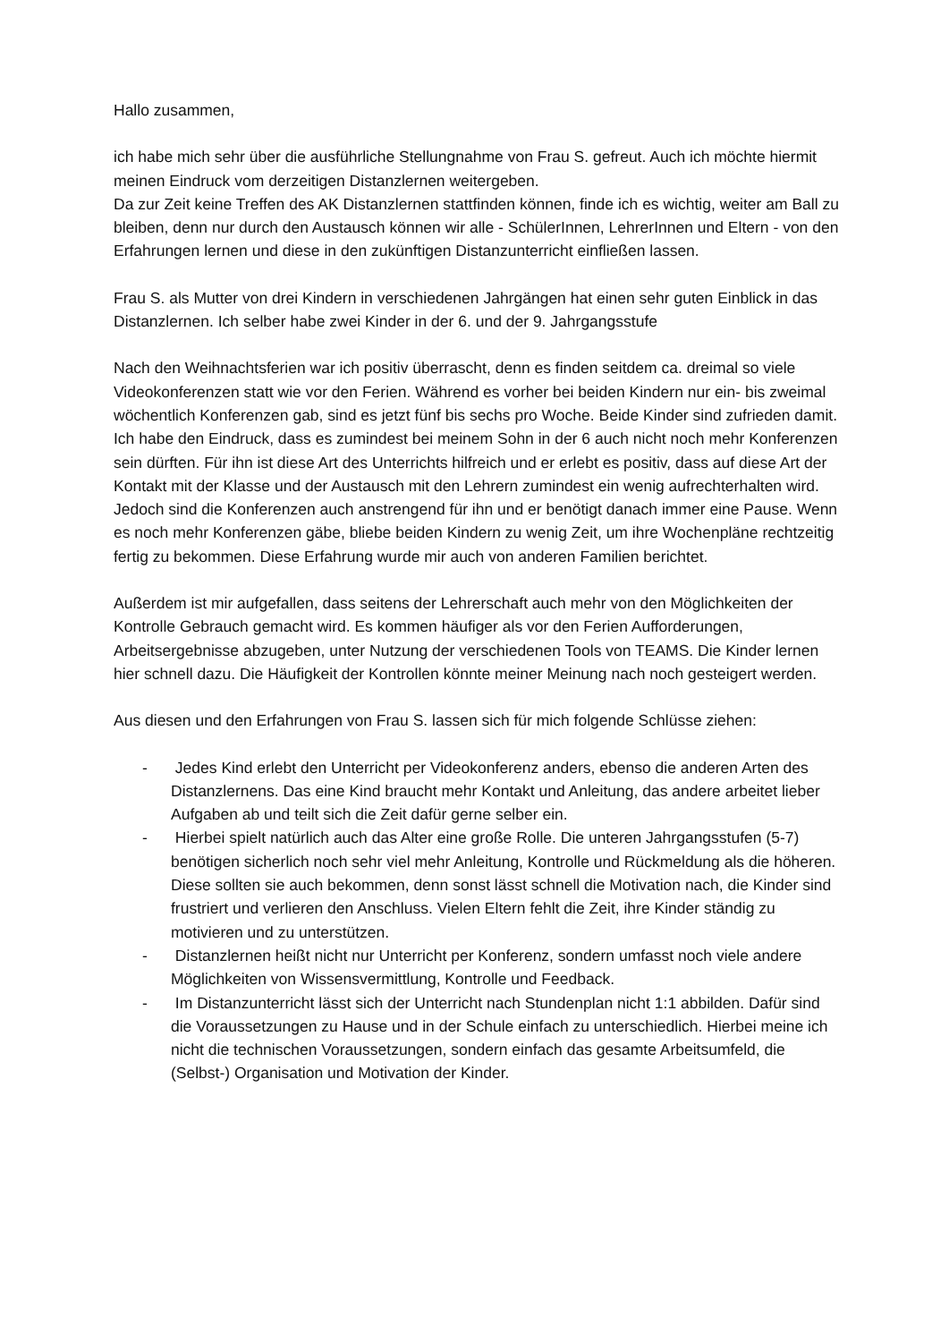Hallo zusammen,
ich habe mich sehr über die ausführliche Stellungnahme von Frau S. gefreut. Auch ich möchte hiermit meinen Eindruck vom derzeitigen Distanzlernen weitergeben.
Da zur Zeit keine Treffen des AK Distanzlernen stattfinden können, finde ich es wichtig, weiter am Ball zu bleiben, denn nur durch den Austausch können wir alle - SchülerInnen, LehrerInnen und Eltern - von den Erfahrungen lernen und diese in den zukünftigen Distanzunterricht einfließen lassen.
Frau S. als Mutter von drei Kindern in verschiedenen Jahrgängen hat einen sehr guten Einblick in das Distanzlernen. Ich selber habe zwei Kinder in der 6. und der 9. Jahrgangsstufe
Nach den Weihnachtsferien war ich positiv überrascht, denn es finden seitdem ca. dreimal so viele Videokonferenzen statt wie vor den Ferien. Während es vorher bei beiden Kindern nur ein- bis zweimal wöchentlich Konferenzen gab, sind es jetzt fünf bis sechs pro Woche. Beide Kinder sind zufrieden damit.
Ich habe den Eindruck, dass es zumindest bei meinem Sohn in der 6 auch nicht noch mehr Konferenzen sein dürften. Für ihn ist diese Art des Unterrichts hilfreich und er erlebt es positiv, dass auf diese Art der Kontakt mit der Klasse und der Austausch mit den Lehrern zumindest ein wenig aufrechterhalten wird. Jedoch sind die Konferenzen auch anstrengend für ihn und er benötigt danach immer eine Pause. Wenn es noch mehr Konferenzen gäbe, bliebe beiden Kindern zu wenig Zeit, um ihre Wochenpläne rechtzeitig fertig zu bekommen. Diese Erfahrung wurde mir auch von anderen Familien berichtet.
Außerdem ist mir aufgefallen, dass seitens der Lehrerschaft auch mehr von den Möglichkeiten der Kontrolle Gebrauch gemacht wird. Es kommen häufiger als vor den Ferien Aufforderungen, Arbeitsergebnisse abzugeben, unter Nutzung der verschiedenen Tools von TEAMS. Die Kinder lernen hier schnell dazu. Die Häufigkeit der Kontrollen könnte meiner Meinung nach noch gesteigert werden.
Aus diesen und den Erfahrungen von Frau S. lassen sich für mich folgende Schlüsse ziehen:
- Jedes Kind erlebt den Unterricht per Videokonferenz anders, ebenso die anderen Arten des Distanzlernens. Das eine Kind braucht mehr Kontakt und Anleitung, das andere arbeitet lieber Aufgaben ab und teilt sich die Zeit dafür gerne selber ein.
- Hierbei spielt natürlich auch das Alter eine große Rolle. Die unteren Jahrgangsstufen (5-7) benötigen sicherlich noch sehr viel mehr Anleitung, Kontrolle und Rückmeldung als die höheren. Diese sollten sie auch bekommen, denn sonst lässt schnell die Motivation nach, die Kinder sind frustriert und verlieren den Anschluss. Vielen Eltern fehlt die Zeit, ihre Kinder ständig zu motivieren und zu unterstützen.
- Distanzlernen heißt nicht nur Unterricht per Konferenz, sondern umfasst noch viele andere Möglichkeiten von Wissensvermittlung, Kontrolle und Feedback.
- Im Distanzunterricht lässt sich der Unterricht nach Stundenplan nicht 1:1 abbilden. Dafür sind die Voraussetzungen zu Hause und in der Schule einfach zu unterschiedlich. Hierbei meine ich nicht die technischen Voraussetzungen, sondern einfach das gesamte Arbeitsumfeld, die (Selbst-) Organisation und Motivation der Kinder.